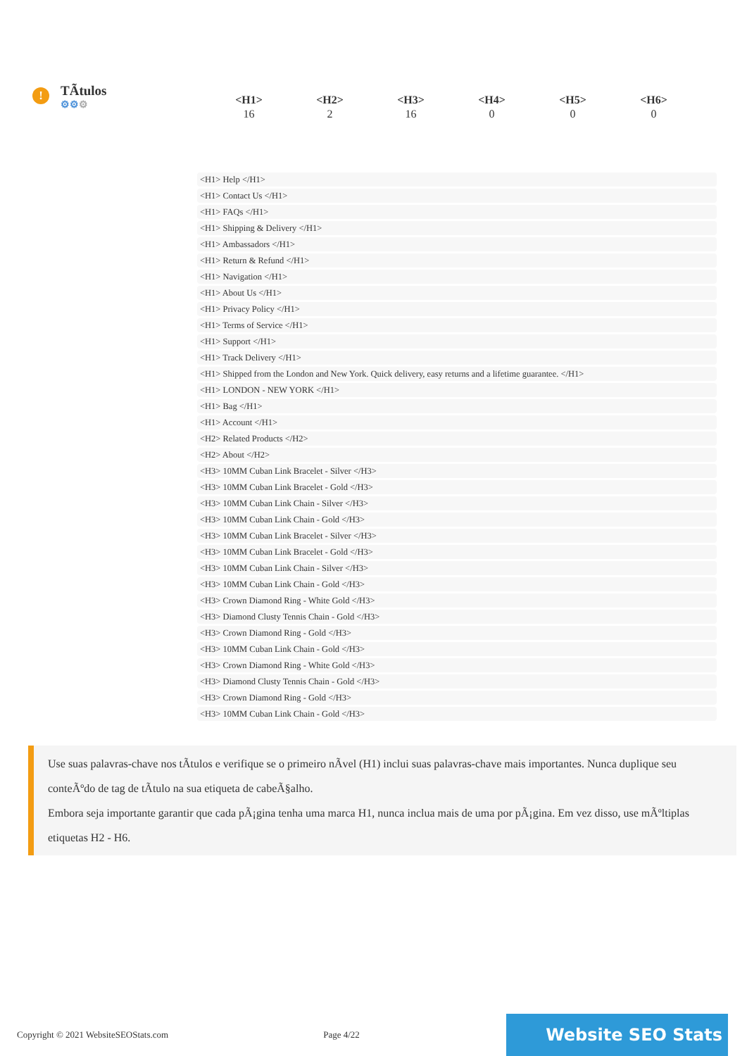!
TÃtulos
⚙⚙⚙
| <H1> | <H2> | <H3> | <H4> | <H5> | <H6> |
| --- | --- | --- | --- | --- | --- |
| 16 | 2 | 16 | 0 | 0 | 0 |
<H1> Help </H1>
<H1> Contact Us </H1>
<H1> FAQs </H1>
<H1> Shipping & Delivery </H1>
<H1> Ambassadors </H1>
<H1> Return & Refund </H1>
<H1> Navigation </H1>
<H1> About Us </H1>
<H1> Privacy Policy </H1>
<H1> Terms of Service </H1>
<H1> Support </H1>
<H1> Track Delivery </H1>
<H1> Shipped from the London and New York. Quick delivery, easy returns and a lifetime guarantee. </H1>
<H1> LONDON - NEW YORK </H1>
<H1> Bag </H1>
<H1> Account </H1>
<H2> Related Products </H2>
<H2> About </H2>
<H3> 10MM Cuban Link Bracelet - Silver </H3>
<H3> 10MM Cuban Link Bracelet - Gold </H3>
<H3> 10MM Cuban Link Chain - Silver </H3>
<H3> 10MM Cuban Link Chain - Gold </H3>
<H3> 10MM Cuban Link Bracelet - Silver </H3>
<H3> 10MM Cuban Link Bracelet - Gold </H3>
<H3> 10MM Cuban Link Chain - Silver </H3>
<H3> 10MM Cuban Link Chain - Gold </H3>
<H3> Crown Diamond Ring - White Gold </H3>
<H3> Diamond Clusty Tennis Chain - Gold </H3>
<H3> Crown Diamond Ring - Gold </H3>
<H3> 10MM Cuban Link Chain - Gold </H3>
<H3> Crown Diamond Ring - White Gold </H3>
<H3> Diamond Clusty Tennis Chain - Gold </H3>
<H3> Crown Diamond Ring - Gold </H3>
<H3> 10MM Cuban Link Chain - Gold </H3>
Use suas palavras-chave nos tÃtulos e verifique se o primeiro nÃvel (H1) inclui suas palavras-chave mais importantes. Nunca duplique seu conteÃºdo de tag de tÃtulo na sua etiqueta de cabeÃ§alho.
Embora seja importante garantir que cada pÃ¡gina tenha uma marca H1, nunca inclua mais de uma por pÃ¡gina. Em vez disso, use mÃºltiplas etiquetas H2 - H6.
Copyright © 2021 WebsiteSEOStats.com Page 4/22 Website SEO Stats